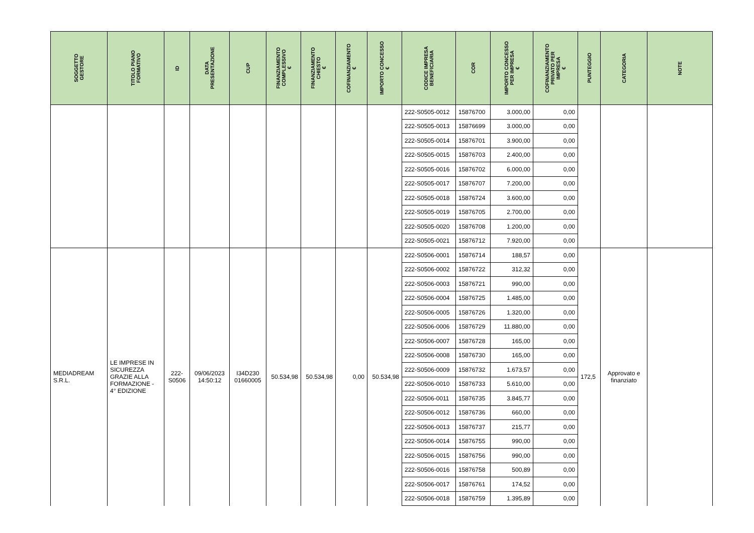| SOGGETTO GESTORE | TITOLO PIANO FORMATIVO | ID | DATA PRESENTAZIONE | CUP | FINANZIAMENTO COMPLESSIVO € | FINANZIAMENTO CHIESTO € | COFINANZIAMENTO € | IMPORTO CONCESSO € | CODICE IMPRESA BENEFICIARIA | COR | IMPORTO CONCESSO PER IMPRESA € | COFINANZIAMENTO PRIVATO PER IMPRESA € | PUNTEGGIO | CATEGORIA | NOTE |
| --- | --- | --- | --- | --- | --- | --- | --- | --- | --- | --- | --- | --- | --- | --- | --- |
| | | | | | | | | | 222-S0505-0012 | 15876700 | 3.000,00 | 0,00 | | | |
| | | | | | | | | | 222-S0505-0013 | 15876699 | 3.000,00 | 0,00 | | | |
| | | | | | | | | | 222-S0505-0014 | 15876701 | 3.900,00 | 0,00 | | | |
| | | | | | | | | | 222-S0505-0015 | 15876703 | 2.400,00 | 0,00 | | | |
| | | | | | | | | | 222-S0505-0016 | 15876702 | 6.000,00 | 0,00 | | | |
| | | | | | | | | | 222-S0505-0017 | 15876707 | 7.200,00 | 0,00 | | | |
| | | | | | | | | | 222-S0505-0018 | 15876724 | 3.600,00 | 0,00 | | | |
| | | | | | | | | | 222-S0505-0019 | 15876705 | 2.700,00 | 0,00 | | | |
| | | | | | | | | | 222-S0505-0020 | 15876708 | 1.200,00 | 0,00 | | | |
| | | | | | | | | | 222-S0505-0021 | 15876712 | 7.920,00 | 0,00 | | | |
| MEDIADREAM S.R.L. | LE IMPRESE IN SICUREZZA GRAZIE ALLA FORMAZIONE - 4° EDIZIONE | 222-S0506 | 09/06/2023 14:50:12 | I34D230 01660005 | 50.534,98 | 50.534,98 | 0,00 | 50.534,98 | 222-S0506-0001 | 15876714 | 188,57 | 0,00 | 172,5 | Approvato e finanziato | |
| | | | | | | | | | 222-S0506-0002 | 15876722 | 312,32 | 0,00 | | | |
| | | | | | | | | | 222-S0506-0003 | 15876721 | 990,00 | 0,00 | | | |
| | | | | | | | | | 222-S0506-0004 | 15876725 | 1.485,00 | 0,00 | | | |
| | | | | | | | | | 222-S0506-0005 | 15876726 | 1.320,00 | 0,00 | | | |
| | | | | | | | | | 222-S0506-0006 | 15876729 | 11.880,00 | 0,00 | | | |
| | | | | | | | | | 222-S0506-0007 | 15876728 | 165,00 | 0,00 | | | |
| | | | | | | | | | 222-S0506-0008 | 15876730 | 165,00 | 0,00 | | | |
| | | | | | | | | | 222-S0506-0009 | 15876732 | 1.673,57 | 0,00 | | | |
| | | | | | | | | | 222-S0506-0010 | 15876733 | 5.610,00 | 0,00 | | | |
| | | | | | | | | | 222-S0506-0011 | 15876735 | 3.845,77 | 0,00 | | | |
| | | | | | | | | | 222-S0506-0012 | 15876736 | 660,00 | 0,00 | | | |
| | | | | | | | | | 222-S0506-0013 | 15876737 | 215,77 | 0,00 | | | |
| | | | | | | | | | 222-S0506-0014 | 15876755 | 990,00 | 0,00 | | | |
| | | | | | | | | | 222-S0506-0015 | 15876756 | 990,00 | 0,00 | | | |
| | | | | | | | | | 222-S0506-0016 | 15876758 | 500,89 | 0,00 | | | |
| | | | | | | | | | 222-S0506-0017 | 15876761 | 174,52 | 0,00 | | | |
| | | | | | | | | | 222-S0506-0018 | 15876759 | 1.395,89 | 0,00 | | | |